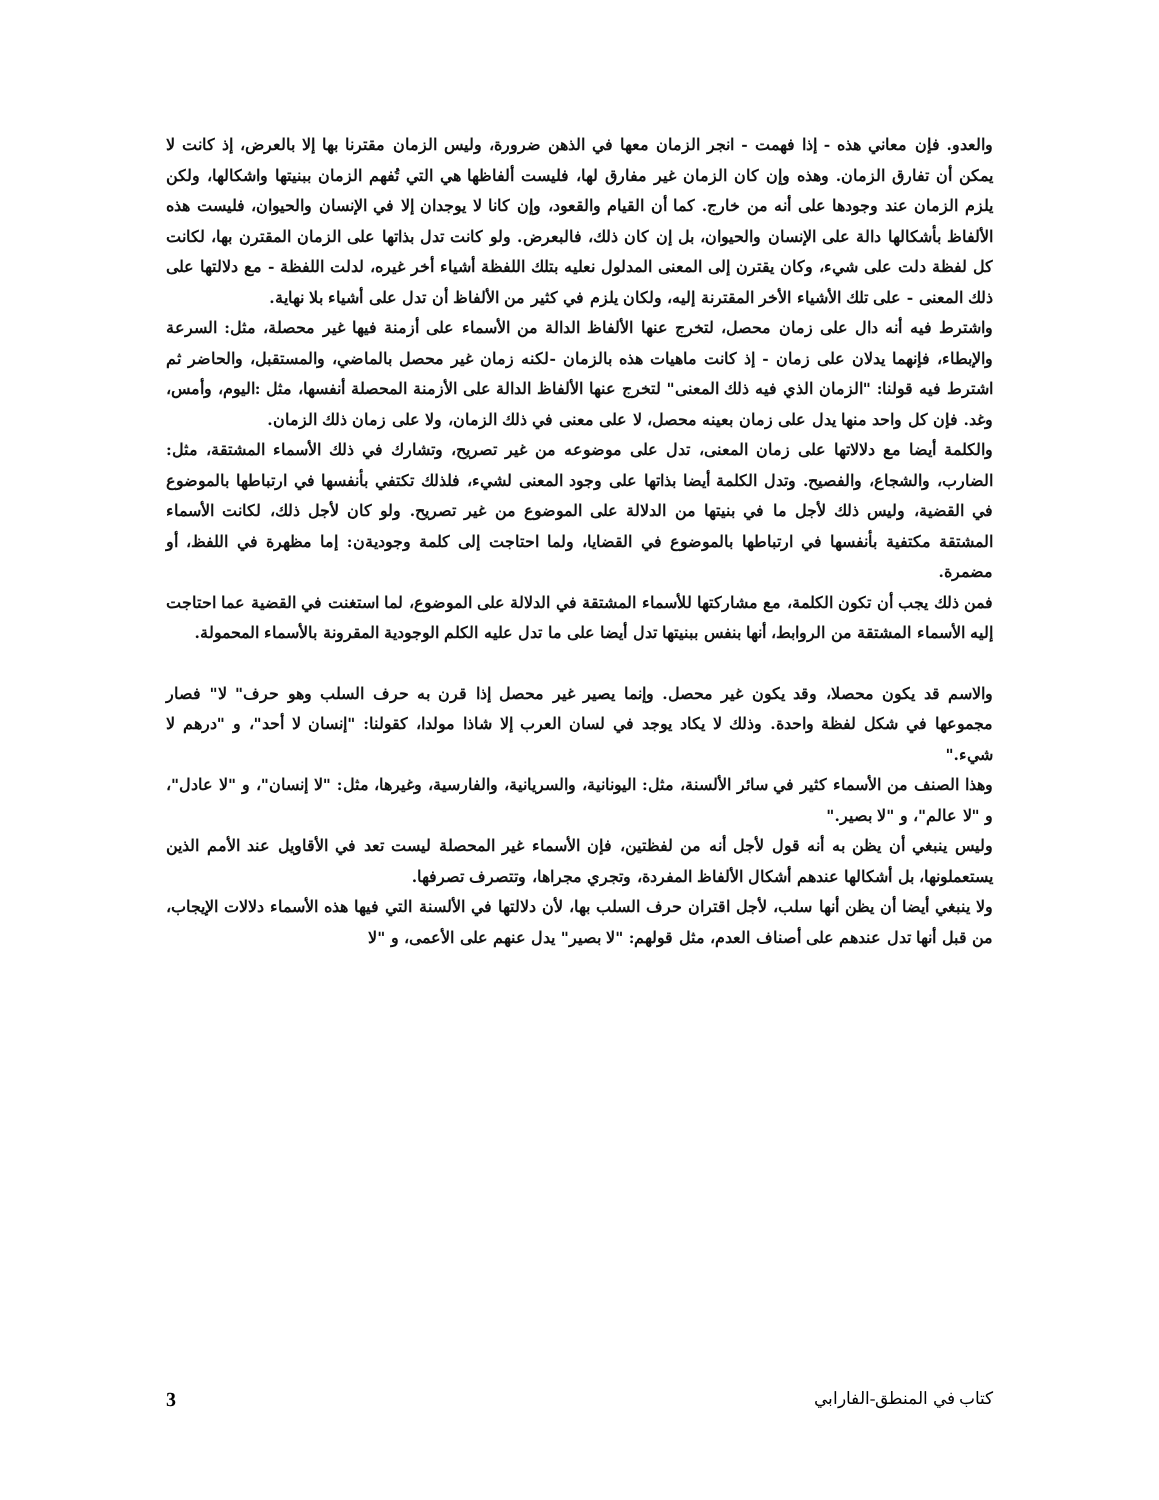والعدو. فإن معاني هذه - إذا فهمت - انجر الزمان معها في الذهن ضرورة، وليس الزمان مقترنا بها إلا بالعرض، إذ كانت لا يمكن أن تفارق الزمان. وهذه وإن كان الزمان غير مفارق لها، فليست ألفاظها هي التي تُفهم الزمان ببنيتها واشكالها، ولكن يلزم الزمان عند وجودها على أنه من خارج. كما أن القيام والقعود، وإن كانا لا يوجدان إلا في الإنسان والحيوان، فليست هذه الألفاظ بأشكالها دالة على الإنسان والحيوان، بل إن كان ذلك، فالبعرض. ولو كانت تدل بذاتها على الزمان المقترن بها، لكانت كل لفظة دلت على شيء، وكان يقترن إلى المعنى المدلول نعليه بتلك اللفظة أشياء أخر غيره، لدلت اللفظة - مع دلالتها على ذلك المعنى - على تلك الأشياء الأخر المقترنة إليه، ولكان يلزم في كثير من الألفاظ أن تدل على أشياء بلا نهاية.
واشترط فيه أنه دال على زمان محصل، لتخرج عنها الألفاظ الدالة من الأسماء على أزمنة فيها غير محصلة، مثل: السرعة والإبطاء، فإنهما يدلان على زمان - إذ كانت ماهيات هذه بالزمان -لكنه زمان غير محصل بالماضي، والمستقبل، والحاضر ثم اشترط فيه قولنا: "الزمان الذي فيه ذلك المعنى" لتخرج عنها الألفاظ الدالة على الأزمنة المحصلة أنفسها، مثل :اليوم، وأمس، وغد. فإن كل واحد منها يدل على زمان بعينه محصل، لا على معنى في ذلك الزمان، ولا على زمان ذلك الزمان.
والكلمة أيضا مع دلالاتها على زمان المعنى، تدل على موضوعه من غير تصريح، وتشارك في ذلك الأسماء المشتقة، مثل: الضارب، والشجاع، والفصيح. وتدل الكلمة أيضا بذاتها على وجود المعنى لشيء، فلذلك تكتفي بأنفسها في ارتباطها بالموضوع في القضية، وليس ذلك لأجل ما في بنيتها من الدلالة على الموضوع من غير تصريح. ولو كان لأجل ذلك، لكانت الأسماء المشتقة مكتفية بأنفسها في ارتباطها بالموضوع في القضايا، ولما احتاجت إلى كلمة وجوديةن: إما مظهرة في اللفظ، أو مضمرة.
فمن ذلك يجب أن تكون الكلمة، مع مشاركتها للأسماء المشتقة في الدلالة على الموضوع، لما استغنت في القضية عما احتاجت إليه الأسماء المشتقة من الروابط، أنها بنفس ببنيتها تدل أيضا على ما تدل عليه الكلم الوجودية المقرونة بالأسماء المحمولة.
والاسم قد يكون محصلا، وقد يكون غير محصل. وإنما يصير غير محصل إذا قرن به حرف السلب وهو حرف" لا" فصار مجموعها في شكل لفظة واحدة. وذلك لا يكاد يوجد في لسان العرب إلا شاذا مولدا، كقولنا: "إنسان لا أحد"، و "درهم لا شيء."
وهذا الصنف من الأسماء كثير في سائر الألسنة، مثل: اليونانية، والسريانية، والفارسية، وغيرها، مثل: "لا إنسان"، و "لا عادل"، و "لا عالم"، و "لا بصير."
وليس ينبغي أن يظن به أنه قول لأجل أنه من لفظتين، فإن الأسماء غير المحصلة ليست تعد في الأقاويل عند الأمم الذين يستعملونها، بل أشكالها عندهم أشكال الألفاظ المفردة، وتجري مجراها، وتتصرف تصرفها.
ولا ينبغي أيضا أن يظن أنها سلب، لأجل اقتران حرف السلب بها، لأن دلالتها في الألسنة التي فيها هذه الأسماء دلالات الإيجاب، من قبل أنها تدل عندهم على أصناف العدم، مثل قولهم: "لا بصير" يدل عنهم على الأعمى، و "لا
كتاب في المنطق-الفارابي 3